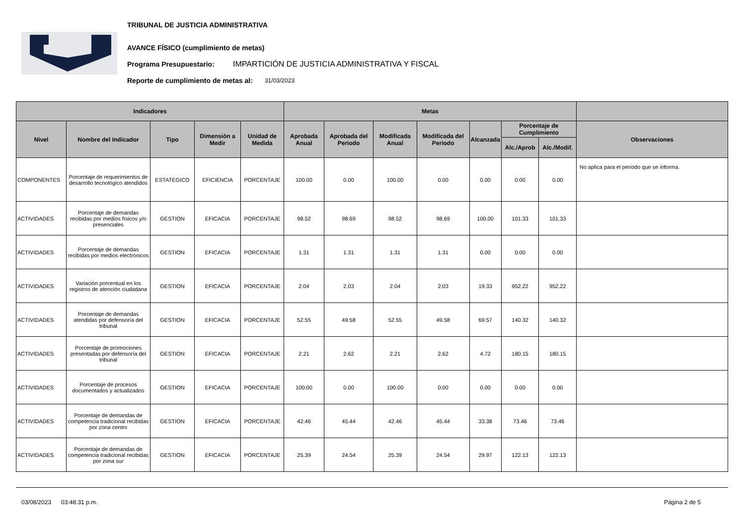TRIBUNAL DE JUSTICIA ADMINISTRATIVA
AVANCE FÍSICO (cumplimiento de metas)
Programa Presupuestario:
IMPARTICIÓN DE JUSTICIA ADMINISTRATIVA Y FISCAL
Reporte de cumplimiento de metas al:
31/03/2023
| Indicadores | | | | | Metas | | | | | | | |
| --- | --- | --- | --- | --- | --- | --- | --- | --- | --- | --- | --- | --- |
| Nivel | Nombre del Indicador | Tipo | Dimensión a Medir | Unidad de Medida | Aprobada Anual | Aprobada del Periodo | Modificada Anual | Modificada del Periodo | Alcanzada | Porcentaje de Cumplimiento | | Observaciones |
| | | | | | | | | | | Alc./Aprob | Alc./Modif. | |
| COMPONENTES | Porcentaje de requerimientos de desarrollo tecnológico atendidos | ESTATEGICO | EFICIENCIA | PORCENTAJE | 100.00 | 0.00 | 100.00 | 0.00 | 0.00 | 0.00 | 0.00 | No aplica para el periodo que se informa. |
| ACTIVIDADES | Porcentaje de demandas recibidas por medios físicos y/o presenciales | GESTION | EFICACIA | PORCENTAJE | 98.52 | 98.69 | 98.52 | 98.69 | 100.00 | 101.33 | 101.33 | |
| ACTIVIDADES | Porcentaje de demandas recibidas por medios electrónicos | GESTION | EFICACIA | PORCENTAJE | 1.31 | 1.31 | 1.31 | 1.31 | 0.00 | 0.00 | 0.00 | |
| ACTIVIDADES | Variación porcentual en los registros de atención ciudadana | GESTION | EFICACIA | PORCENTAJE | 2.04 | 2.03 | 2.04 | 2.03 | 19.33 | 952.22 | 952.22 | |
| ACTIVIDADES | Porcentaje de demandas atendidas por defensoría del tribunal | GESTION | EFICACIA | PORCENTAJE | 52.55 | 49.58 | 52.55 | 49.58 | 69.57 | 140.32 | 140.32 | |
| ACTIVIDADES | Porcentaje de promociones presentadas por defensoría del tribunal | GESTION | EFICACIA | PORCENTAJE | 2.21 | 2.62 | 2.21 | 2.62 | 4.72 | 180.15 | 180.15 | |
| ACTIVIDADES | Porcentaje de procesos documentados y actualizados | GESTION | EFICACIA | PORCENTAJE | 100.00 | 0.00 | 100.00 | 0.00 | 0.00 | 0.00 | 0.00 | |
| ACTIVIDADES | Porcentaje de demandas de competencia tradicional recibidas por zona centro | GESTION | EFICACIA | PORCENTAJE | 42.46 | 45.44 | 42.46 | 45.44 | 33.38 | 73.46 | 73.46 | |
| ACTIVIDADES | Porcentaje de demandas de competencia tradicional recibidas por zona sur | GESTION | EFICACIA | PORCENTAJE | 25.39 | 24.54 | 25.39 | 24.54 | 29.97 | 122.13 | 122.13 | |
03/08/2023 03:48:31 p.m. Página 2 de 5